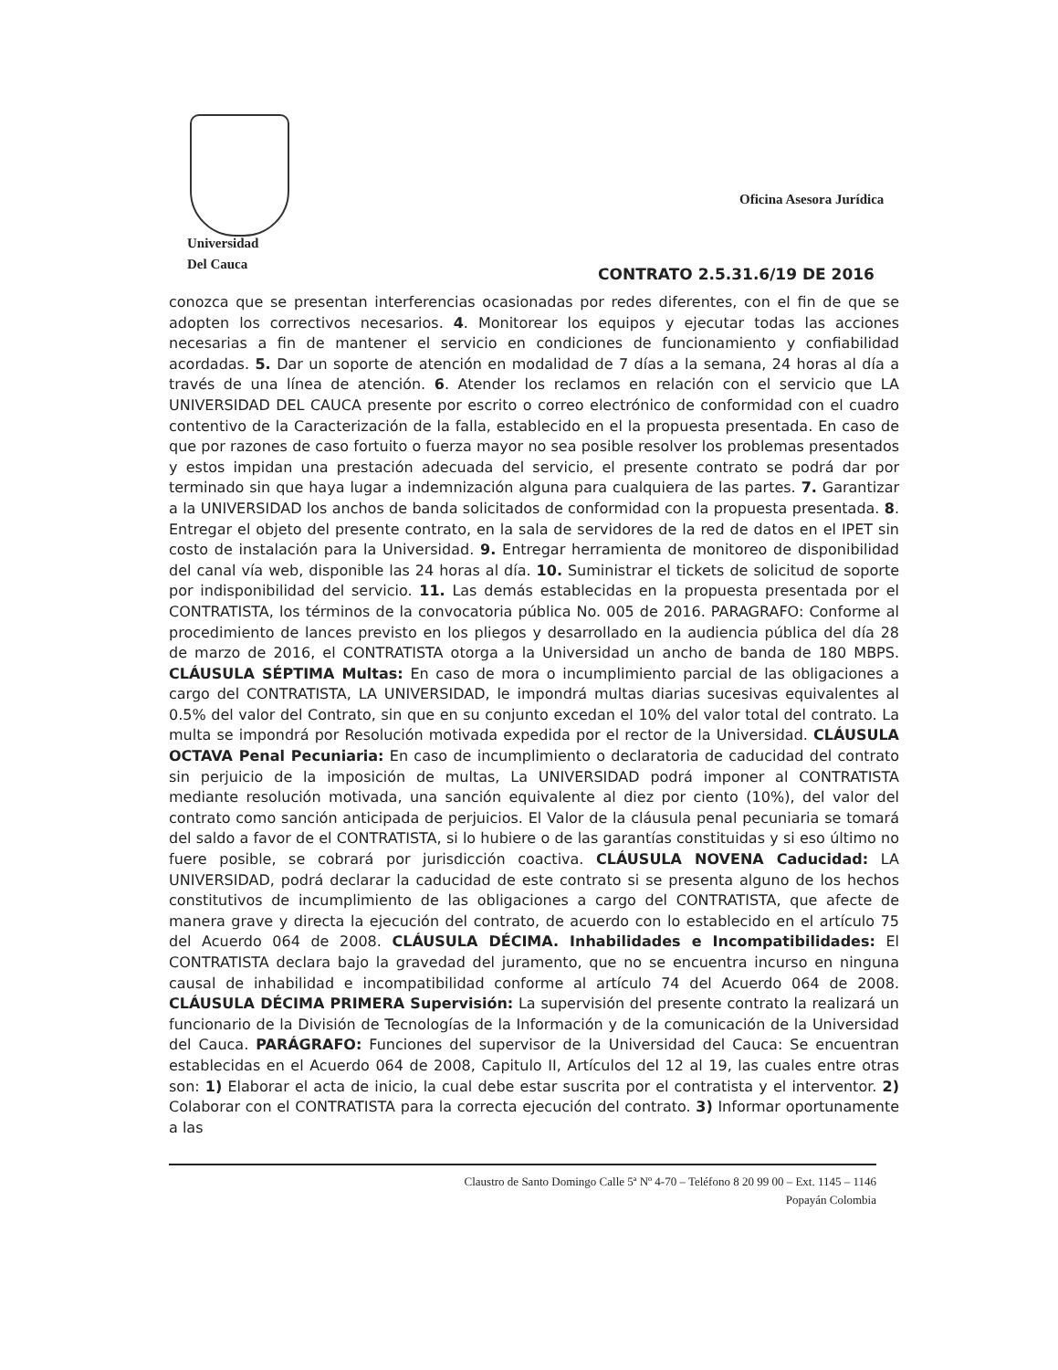Universidad
Del Cauca
Oficina Asesora Jurídica
CONTRATO 2.5.31.6/19 DE 2016
conozca que se presentan interferencias ocasionadas por redes diferentes, con el fin de que se adopten los correctivos necesarios. 4. Monitorear los equipos y ejecutar todas las acciones necesarias a fin de mantener el servicio en condiciones de funcionamiento y confiabilidad acordadas. 5. Dar un soporte de atención en modalidad de 7 días a la semana, 24 horas al día a través de una línea de atención. 6. Atender los reclamos en relación con el servicio que LA UNIVERSIDAD DEL CAUCA presente por escrito o correo electrónico de conformidad con el cuadro contentivo de la Caracterización de la falla, establecido en el la propuesta presentada. En caso de que por razones de caso fortuito o fuerza mayor no sea posible resolver los problemas presentados y estos impidan una prestación adecuada del servicio, el presente contrato se podrá dar por terminado sin que haya lugar a indemnización alguna para cualquiera de las partes. 7. Garantizar a la UNIVERSIDAD los anchos de banda solicitados de conformidad con la propuesta presentada. 8. Entregar el objeto del presente contrato, en la sala de servidores de la red de datos en el IPET sin costo de instalación para la Universidad. 9. Entregar herramienta de monitoreo de disponibilidad del canal vía web, disponible las 24 horas al día. 10. Suministrar el tickets de solicitud de soporte por indisponibilidad del servicio. 11. Las demás establecidas en la propuesta presentada por el CONTRATISTA, los términos de la convocatoria pública No. 005 de 2016. PARAGRAFO: Conforme al procedimiento de lances previsto en los pliegos y desarrollado en la audiencia pública del día 28 de marzo de 2016, el CONTRATISTA otorga a la Universidad un ancho de banda de 180 MBPS. CLÁUSULA SÉPTIMA Multas: En caso de mora o incumplimiento parcial de las obligaciones a cargo del CONTRATISTA, LA UNIVERSIDAD, le impondrá multas diarias sucesivas equivalentes al 0.5% del valor del Contrato, sin que en su conjunto excedan el 10% del valor total del contrato. La multa se impondrá por Resolución motivada expedida por el rector de la Universidad. CLÁUSULA OCTAVA Penal Pecuniaria: En caso de incumplimiento o declaratoria de caducidad del contrato sin perjuicio de la imposición de multas, La UNIVERSIDAD podrá imponer al CONTRATISTA mediante resolución motivada, una sanción equivalente al diez por ciento (10%), del valor del contrato como sanción anticipada de perjuicios. El Valor de la cláusula penal pecuniaria se tomará del saldo a favor de el CONTRATISTA, si lo hubiere o de las garantías constituidas y si eso último no fuere posible, se cobrará por jurisdicción coactiva. CLÁUSULA NOVENA Caducidad: LA UNIVERSIDAD, podrá declarar la caducidad de este contrato si se presenta alguno de los hechos constitutivos de incumplimiento de las obligaciones a cargo del CONTRATISTA, que afecte de manera grave y directa la ejecución del contrato, de acuerdo con lo establecido en el artículo 75 del Acuerdo 064 de 2008. CLÁUSULA DÉCIMA. Inhabilidades e Incompatibilidades: El CONTRATISTA declara bajo la gravedad del juramento, que no se encuentra incurso en ninguna causal de inhabilidad e incompatibilidad conforme al artículo 74 del Acuerdo 064 de 2008. CLÁUSULA DÉCIMA PRIMERA Supervisión: La supervisión del presente contrato la realizará un funcionario de la División de Tecnologías de la Información y de la comunicación de la Universidad del Cauca. PARÁGRAFO: Funciones del supervisor de la Universidad del Cauca: Se encuentran establecidas en el Acuerdo 064 de 2008, Capitulo II, Artículos del 12 al 19, las cuales entre otras son: 1) Elaborar el acta de inicio, la cual debe estar suscrita por el contratista y el interventor. 2) Colaborar con el CONTRATISTA para la correcta ejecución del contrato. 3) Informar oportunamente a las
Claustro de Santo Domingo Calle 5ª Nº 4-70 – Teléfono 8 20 99 00 – Ext. 1145 – 1146
Popayán Colombia